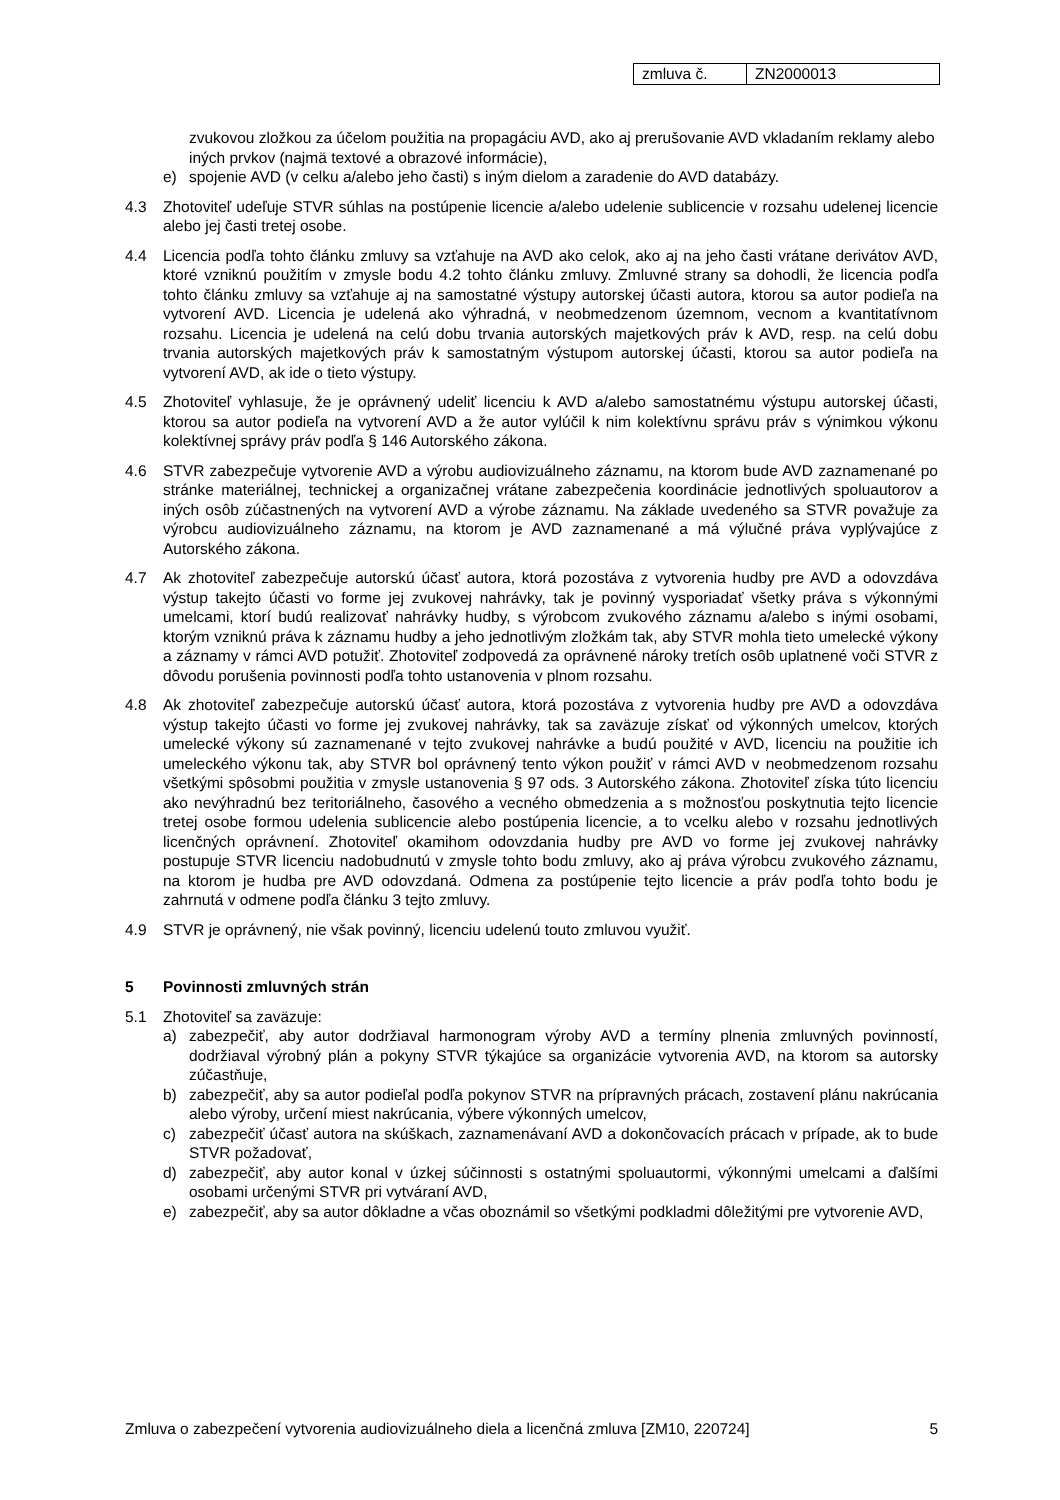| zmluva č. | ZN2000013 |
zvukovou zložkou za účelom použitia na propagáciu AVD, ako aj prerušovanie AVD vkladaním reklamy alebo iných prvkov (najmä textové a obrazové informácie),
e) spojenie AVD (v celku a/alebo jeho časti) s iným dielom a zaradenie do AVD databázy.
4.3 Zhotoviteľ udeľuje STVR súhlas na postúpenie licencie a/alebo udelenie sublicencie v rozsahu udelenej licencie alebo jej časti tretej osobe.
4.4 Licencia podľa tohto článku zmluvy sa vzťahuje na AVD ako celok, ako aj na jeho časti vrátane derivátov AVD, ktoré vzniknú použitím v zmysle bodu 4.2 tohto článku zmluvy. Zmluvné strany sa dohodli, že licencia podľa tohto článku zmluvy sa vzťahuje aj na samostatné výstupy autorskej účasti autora, ktorou sa autor podieľa na vytvorení AVD. Licencia je udelená ako výhradná, v neobmedzenom územnom, vecnom a kvantitatívnom rozsahu. Licencia je udelená na celú dobu trvania autorských majetkových práv k AVD, resp. na celú dobu trvania autorských majetkových práv k samostatným výstupom autorskej účasti, ktorou sa autor podieľa na vytvorení AVD, ak ide o tieto výstupy.
4.5 Zhotoviteľ vyhlasuje, že je oprávnený udeliť licenciu k AVD a/alebo samostatnému výstupu autorskej účasti, ktorou sa autor podieľa na vytvorení AVD a že autor vylúčil k nim kolektívnu správu práv s výnimkou výkonu kolektívnej správy práv podľa § 146 Autorského zákona.
4.6 STVR zabezpečuje vytvorenie AVD a výrobu audiovizuálneho záznamu, na ktorom bude AVD zaznamenané po stránke materiálnej, technickej a organizačnej vrátane zabezpečenia koordinácie jednotlivých spoluautorov a iných osôb zúčastnených na vytvorení AVD a výrobe záznamu. Na základe uvedeného sa STVR považuje za výrobcu audiovizuálneho záznamu, na ktorom je AVD zaznamenané a má výlučné práva vyplývajúce z Autorského zákona.
4.7 Ak zhotoviteľ zabezpečuje autorskú účasť autora, ktorá pozostáva z vytvorenia hudby pre AVD a odovzdáva výstup takejto účasti vo forme jej zvukovej nahrávky, tak je povinný vysporiadať všetky práva s výkonnými umelcami, ktorí budú realizovať nahrávky hudby, s výrobcom zvukového záznamu a/alebo s inými osobami, ktorým vzniknú práva k záznamu hudby a jeho jednotlivým zložkám tak, aby STVR mohla tieto umelecké výkony a záznamy v rámci AVD potužiť. Zhotoviteľ zodpovedá za oprávnené nároky tretích osôb uplatnené voči STVR z dôvodu porušenia povinnosti podľa tohto ustanovenia v plnom rozsahu.
4.8 Ak zhotoviteľ zabezpečuje autorskú účasť autora, ktorá pozostáva z vytvorenia hudby pre AVD a odovzdáva výstup takejto účasti vo forme jej zvukovej nahrávky, tak sa zaväzuje získať od výkonných umelcov, ktorých umelecké výkony sú zaznamenané v tejto zvukovej nahrávke a budú použité v AVD, licenciu na použitie ich umeleckého výkonu tak, aby STVR bol oprávnený tento výkon použiť v rámci AVD v neobmedzenom rozsahu všetkými spôsobmi použitia v zmysle ustanovenia § 97 ods. 3 Autorského zákona. Zhotoviteľ získa túto licenciu ako nevýhradnú bez teritoriálneho, časového a vecného obmedzenia a s možnosťou poskytnutia tejto licencie tretej osobe formou udelenia sublicencie alebo postúpenia licencie, a to vcelku alebo v rozsahu jednotlivých licenčných oprávnení. Zhotoviteľ okamihom odovzdania hudby pre AVD vo forme jej zvukovej nahrávky postupuje STVR licenciu nadobudnutú v zmysle tohto bodu zmluvy, ako aj práva výrobcu zvukového záznamu, na ktorom je hudba pre AVD odovzdaná. Odmena za postúpenie tejto licencie a práv podľa tohto bodu je zahrnutá v odmene podľa článku 3 tejto zmluvy.
4.9 STVR je oprávnený, nie však povinný, licenciu udelenú touto zmluvou využiť.
5 Povinnosti zmluvných strán
5.1 Zhotoviteľ sa zaväzuje:
a) zabezpečiť, aby autor dodržiaval harmonogram výroby AVD a termíny plnenia zmluvných povinností, dodržiaval výrobný plán a pokyny STVR týkajúce sa organizácie vytvorenia AVD, na ktorom sa autorsky zúčastňuje,
b) zabezpečiť, aby sa autor podieľal podľa pokynov STVR na prípravných prácach, zostavení plánu nakrúcania alebo výroby, určení miest nakrúcania, výbere výkonných umelcov,
c) zabezpečiť účasť autora na skúškach, zaznamenávaní AVD a dokončovacích prácach v prípade, ak to bude STVR požadovať,
d) zabezpečiť, aby autor konal v úzkej súčinnosti s ostatnými spoluautormi, výkonnými umelcami a ďalšími osobami určenými STVR pri vytváraní AVD,
e) zabezpečiť, aby sa autor dôkladne a včas oboznámil so všetkými podkladmi dôležitými pre vytvorenie AVD,
Zmluva o zabezpečení vytvorenia audiovizuálneho diela a licenčná zmluva [ZM10, 220724] 5